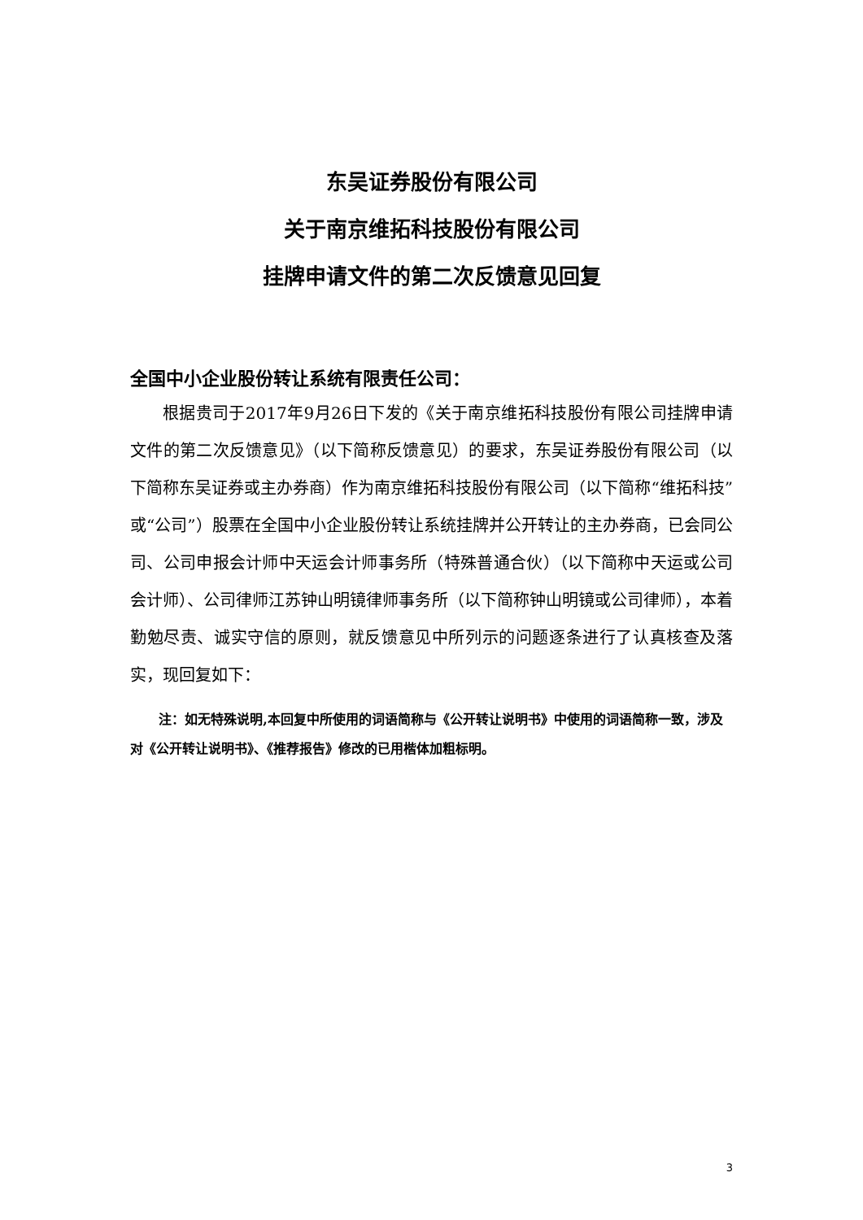东吴证券股份有限公司
关于南京维拓科技股份有限公司
挂牌申请文件的第二次反馈意见回复
全国中小企业股份转让系统有限责任公司：
根据贵司于2017年9月26日下发的《关于南京维拓科技股份有限公司挂牌申请文件的第二次反馈意见》（以下简称反馈意见）的要求，东吴证券股份有限公司（以下简称东吴证券或主办券商）作为南京维拓科技股份有限公司（以下简称“维拓科技”或“公司”）股票在全国中小企业股份转让系统挂牌并公开转让的主办券商，已会同公司、公司申报会计师中天运会计师事务所（特殊普通合伙）（以下简称中天运或公司会计师）、公司律师江苏钟山明镜律师事务所（以下简称钟山明镜或公司律师），本着勤勉尽责、诚实守信的原则，就反馈意见中所列示的问题逐条进行了认真核查及落实，现回复如下：
注：如无特殊说明,本回复中所使用的词语简称与《公开转让说明书》中使用的词语简称一致，涉及对《公开转让说明书》、《推荐报告》修改的已用楷体加粗标明。
3